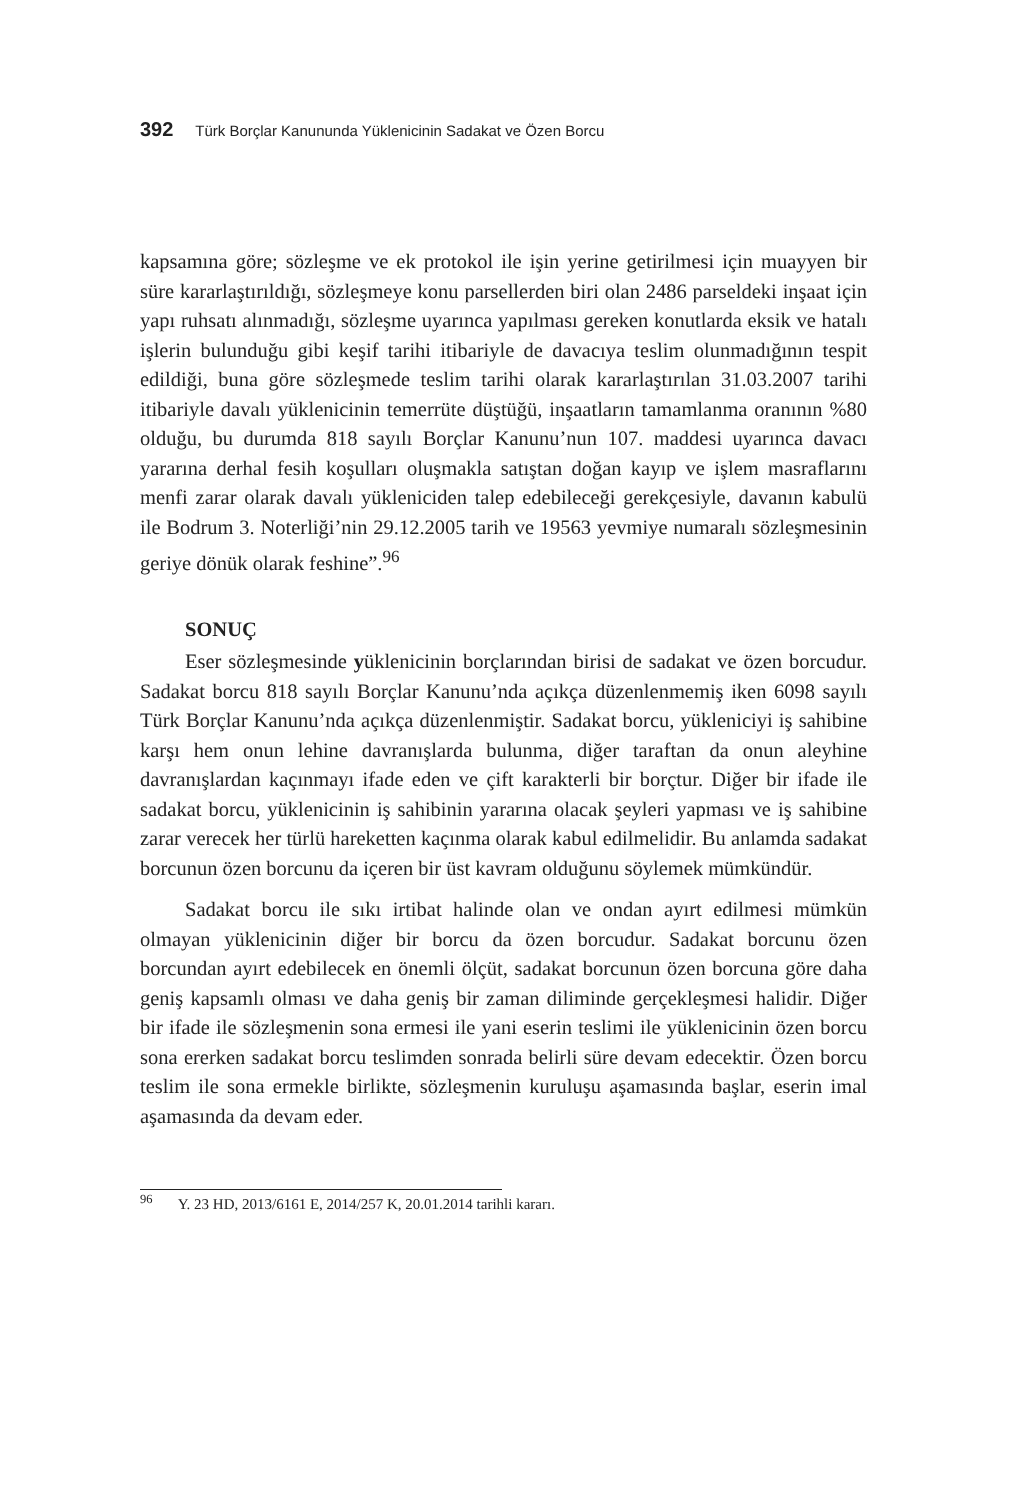392 Türk Borçlar Kanununda Yüklenicinin Sadakat ve Özen Borcu
kapsamına göre; sözleşme ve ek protokol ile işin yerine getirilmesi için muayyen bir süre kararlaştırıldığı, sözleşmeye konu parsellerden biri olan 2486 parseldeki inşaat için yapı ruhsatı alınmadığı, sözleşme uyarınca yapılması gereken konutlarda eksik ve hatalı işlerin bulunduğu gibi keşif tarihi itibariyle de davacıya teslim olunmadığının tespit edildiği, buna göre sözleşmede teslim tarihi olarak kararlaştırılan 31.03.2007 tarihi itibariyle davalı yüklenicinin temerrüte düştüğü, inşaatların tamamlanma oranının %80 olduğu, bu durumda 818 sayılı Borçlar Kanunu’nun 107. maddesi uyarınca davacı yararına derhal fesih koşulları oluşmakla satıştan doğan kayıp ve işlem masraflarını menfi zarar olarak davalı yükleniciden talep edebileceği gerekçesiyle, davanın kabulü ile Bodrum 3. Noterliği’nin 29.12.2005 tarih ve 19563 yevmiye numaralı sözleşmesinin geriye dönük olarak feshine”.<sup>96</sup>
SONUÇ
Eser sözleşmesinde yüklenicinin borçlarından birisi de sadakat ve özen borcudur. Sadakat borcu 818 sayılı Borçlar Kanunu’nda açıkça düzenlenmemiş iken 6098 sayılı Türk Borçlar Kanunu’nda açıkça düzenlenmiştir. Sadakat borcu, yükleniciyi iş sahibine karşı hem onun lehine davranışlarda bulunma, diğer taraftan da onun aleyhine davranışlardan kaçınmayı ifade eden ve çift karakterli bir borçtur. Diğer bir ifade ile sadakat borcu, yüklenicinin iş sahibinin yararına olacak şeyleri yapması ve iş sahibine zarar verecek her türlü hareketten kaçınma olarak kabul edilmelidir. Bu anlamda sadakat borcunun özen borcunu da içeren bir üst kavram olduğunu söylemek mümkündür.
Sadakat borcu ile sıkı irtibat halinde olan ve ondan ayırt edilmesi mümkün olmayan yüklenicinin diğer bir borcu da özen borcudur. Sadakat borcunu özen borcundan ayırt edebilecek en önemli ölçüt, sadakat borcunun özen borcuna göre daha geniş kapsamlı olması ve daha geniş bir zaman diliminde gerçekleşmesi halidir. Diğer bir ifade ile sözleşmenin sona ermesi ile yani eserin teslimi ile yüklenicinin özen borcu sona ererken sadakat borcu teslimden sonrada belirli süre devam edecektir. Özen borcu teslim ile sona ermekle birlikte, sözleşmenin kuruluşu aşamasında başlar, eserin imal aşamasında da devam eder.
<sup>96</sup> Y. 23 HD, 2013/6161 E, 2014/257 K, 20.01.2014 tarihli kararı.